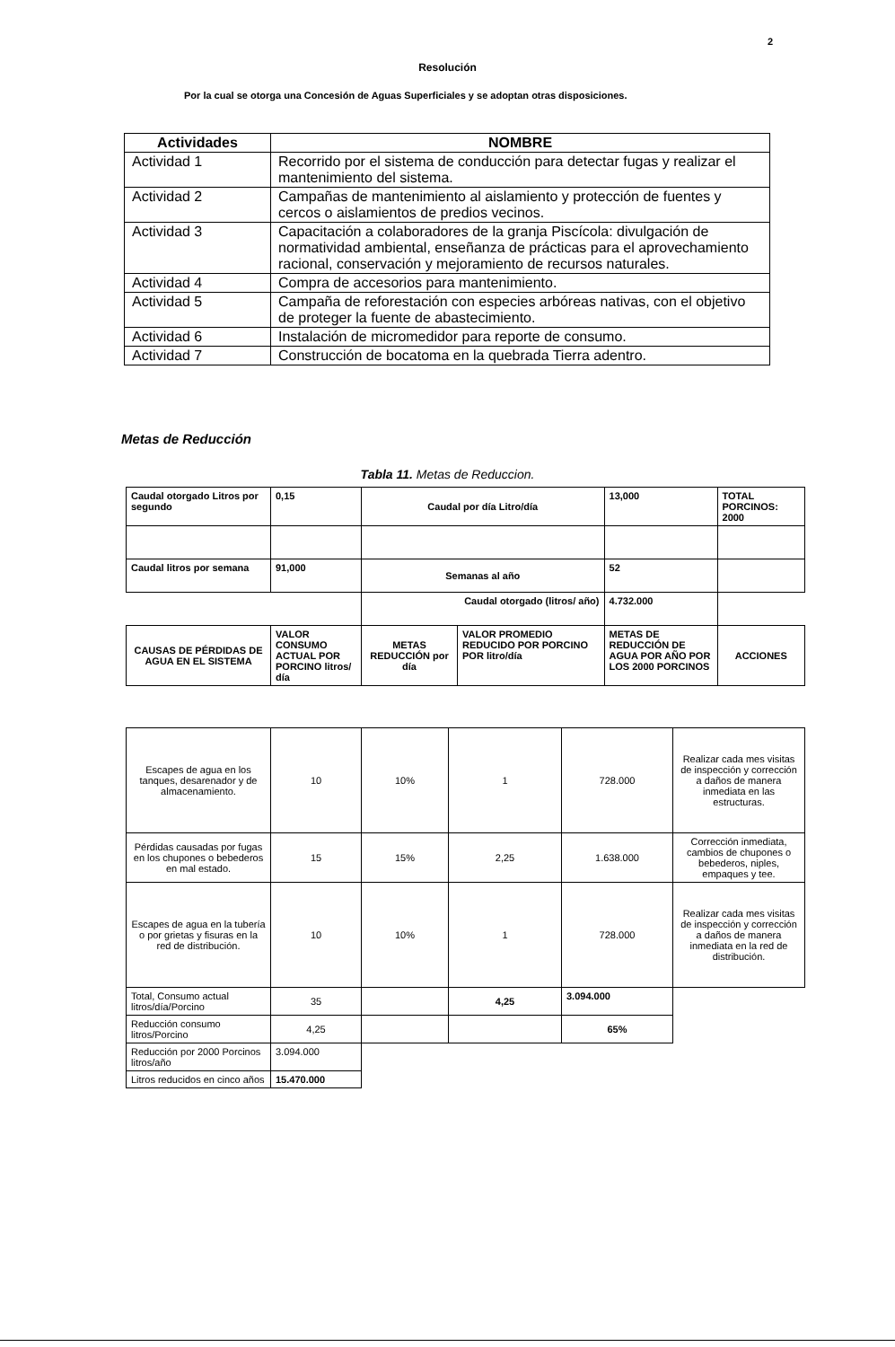2
Resolución
Por la cual se otorga una Concesión de Aguas Superficiales y se adoptan otras disposiciones.
| Actividades | NOMBRE |
| --- | --- |
| Actividad 1 | Recorrido por el sistema de conducción para detectar fugas y realizar el mantenimiento del sistema. |
| Actividad 2 | Campañas de mantenimiento al aislamiento y protección de fuentes y cercos o aislamientos de predios vecinos. |
| Actividad 3 | Capacitación a colaboradores de la granja Piscícola: divulgación de normatividad ambiental, enseñanza de prácticas para el aprovechamiento racional, conservación y mejoramiento de recursos naturales. |
| Actividad 4 | Compra de accesorios para mantenimiento. |
| Actividad 5 | Campaña de reforestación con especies arbóreas nativas, con el objetivo de proteger la fuente de abastecimiento. |
| Actividad 6 | Instalación de micromedidor para reporte de consumo. |
| Actividad 7 | Construcción de bocatoma en la quebrada Tierra adentro. |
Metas de Reducción
Tabla 11. Metas de Reduccion.
| Caudal otorgado Litros por segundo | 0,15 | Caudal por día Litro/día | | 13,000 | TOTAL PORCINOS: 2000 |
| Caudal litros por semana | 91,000 | Semanas al año | | 52 | |
| | | Caudal otorgado (litros/ año) | | 4.732.000 | |
| CAUSAS DE PÉRDIDAS DE AGUA EN EL SISTEMA | VALOR CONSUMO ACTUAL POR PORCINO litros/ día | METAS REDUCCIÓN por día | VALOR PROMEDIO REDUCIDO POR PORCINO POR litro/día | METAS DE REDUCCIÓN DE AGUA POR AÑO POR LOS 2000 PORCINOS | ACCIONES |
| Escapes de agua en los tanques, desarenador y de almacenamiento. | 10 | 10% | 1 | 728.000 | Realizar cada mes visitas de inspección y corrección a daños de manera inmediata en las estructuras. |
| Pérdidas causadas por fugas en los chupones o bebederos en mal estado. | 15 | 15% | 2,25 | 1.638.000 | Corrección inmediata, cambios de chupones o bebederos, niples, empaques y tee. |
| Escapes de agua en la tubería o por grietas y fisuras en la red de distribución. | 10 | 10% | 1 | 728.000 | Realizar cada mes visitas de inspección y corrección a daños de manera inmediata en la red de distribución. |
| Total, Consumo actual litros/día/Porcino | 35 | | 4,25 | 3.094.000 | |
| Reducción consumo litros/Porcino | 4,25 | | | 65% | |
| Reducción por 2000 Porcinos litros/año | 3.094.000 | | | | |
| Litros reducidos en cinco años | 15.470.000 | | | | |